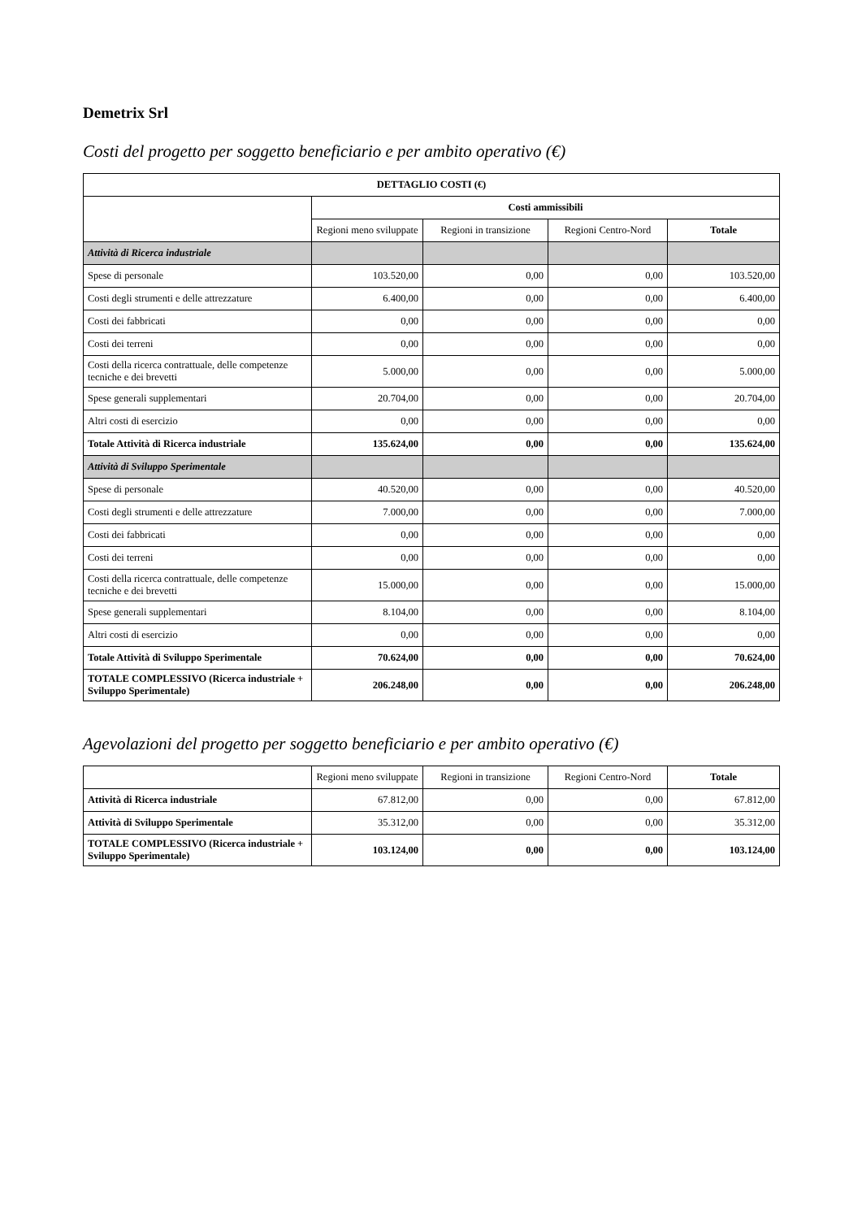Demetrix Srl
Costi del progetto per soggetto beneficiario e per ambito operativo (€)
| DETTAGLIO COSTI (€) | | | | |
| --- | --- | --- | --- | --- |
| | Costi ammissibili | | | |
| | Regioni meno sviluppate | Regioni in transizione | Regioni Centro-Nord | Totale |
| Attività di Ricerca industriale | | | | |
| Spese di personale | 103.520,00 | 0,00 | 0,00 | 103.520,00 |
| Costi degli strumenti e delle attrezzature | 6.400,00 | 0,00 | 0,00 | 6.400,00 |
| Costi dei fabbricati | 0,00 | 0,00 | 0,00 | 0,00 |
| Costi dei terreni | 0,00 | 0,00 | 0,00 | 0,00 |
| Costi della ricerca contrattuale, delle competenze tecniche e dei brevetti | 5.000,00 | 0,00 | 0,00 | 5.000,00 |
| Spese generali supplementari | 20.704,00 | 0,00 | 0,00 | 20.704,00 |
| Altri costi di esercizio | 0,00 | 0,00 | 0,00 | 0,00 |
| Totale Attività di Ricerca industriale | 135.624,00 | 0,00 | 0,00 | 135.624,00 |
| Attività di Sviluppo Sperimentale | | | | |
| Spese di personale | 40.520,00 | 0,00 | 0,00 | 40.520,00 |
| Costi degli strumenti e delle attrezzature | 7.000,00 | 0,00 | 0,00 | 7.000,00 |
| Costi dei fabbricati | 0,00 | 0,00 | 0,00 | 0,00 |
| Costi dei terreni | 0,00 | 0,00 | 0,00 | 0,00 |
| Costi della ricerca contrattuale, delle competenze tecniche e dei brevetti | 15.000,00 | 0,00 | 0,00 | 15.000,00 |
| Spese generali supplementari | 8.104,00 | 0,00 | 0,00 | 8.104,00 |
| Altri costi di esercizio | 0,00 | 0,00 | 0,00 | 0,00 |
| Totale Attività di Sviluppo Sperimentale | 70.624,00 | 0,00 | 0,00 | 70.624,00 |
| TOTALE COMPLESSIVO (Ricerca industriale + Sviluppo Sperimentale) | 206.248,00 | 0,00 | 0,00 | 206.248,00 |
Agevolazioni del progetto per soggetto beneficiario e per ambito operativo (€)
| | Regioni meno sviluppate | Regioni in transizione | Regioni Centro-Nord | Totale |
| Attività di Ricerca industriale | 67.812,00 | 0,00 | 0,00 | 67.812,00 |
| Attività di Sviluppo Sperimentale | 35.312,00 | 0,00 | 0,00 | 35.312,00 |
| TOTALE COMPLESSIVO (Ricerca industriale + Sviluppo Sperimentale) | 103.124,00 | 0,00 | 0,00 | 103.124,00 |